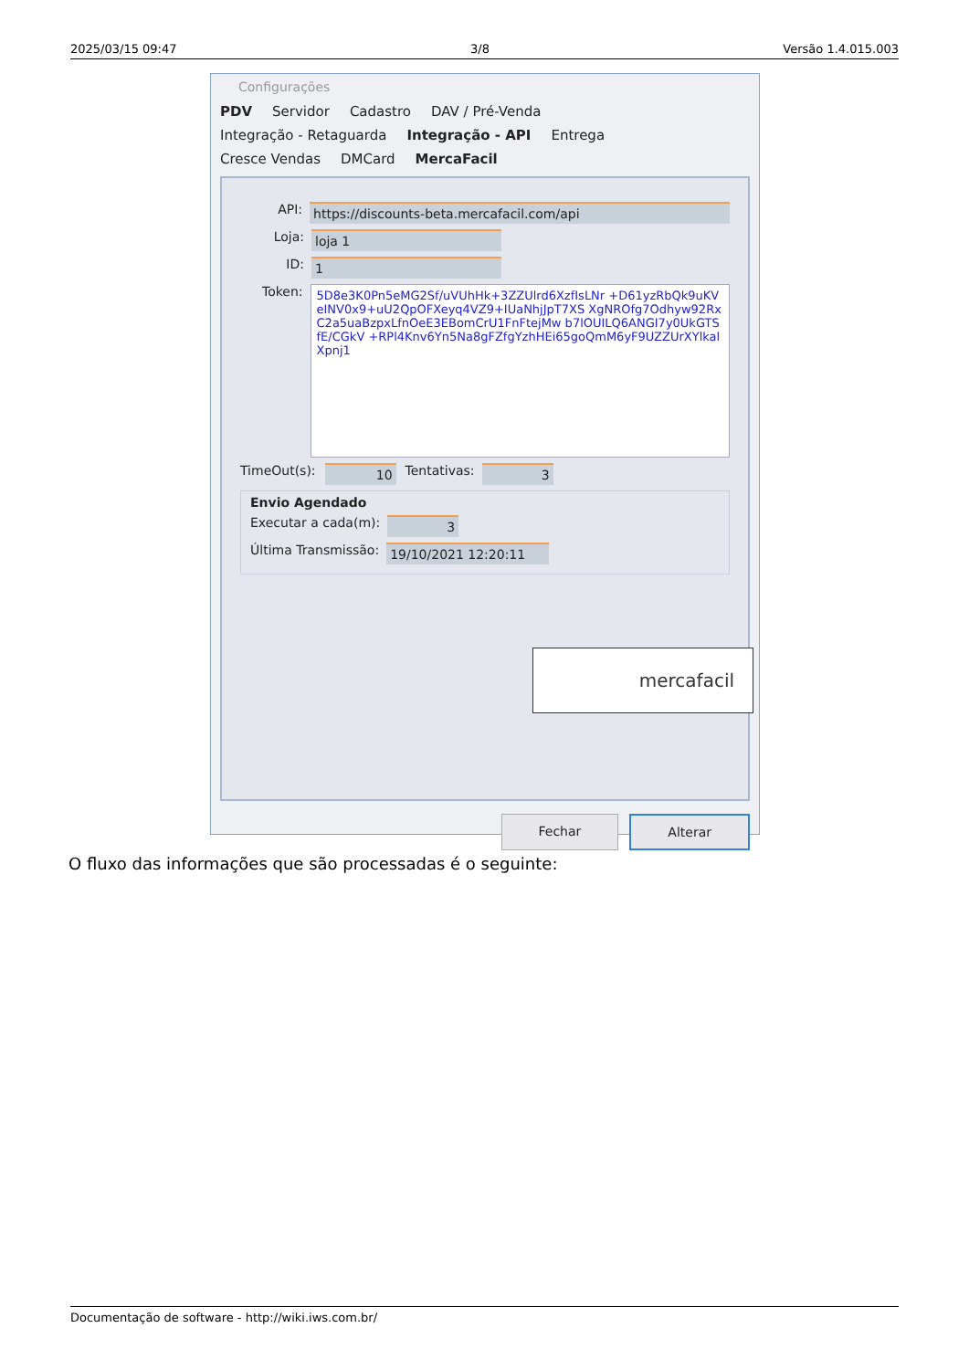2025/03/15 09:47 3/8 Versão 1.4.015.003
Configurações
PDV Servidor Cadastro DAV / Pré-Venda
Integração - Retaguarda Integração - API Entrega
Cresce Vendas DMCard MercaFacil
API: https://discounts-beta.mercafacil.com/api
Loja: loja 1
ID: 1
Token:
5D8e3K0Pn5eMG2Sf/uVUhHk+3ZZUlrd6XzfIsLNr +D61yzRbQk9uKVeINV0x9+uU2QpOFXeyq4VZ9+IUaNhjJpT7XS XgNROfg7Odhyw92RxC2a5uaBzpxLfnOeE3EBomCrU1FnFtejMw b7lOUILQ6ANGI7y0UkGTSfE/CGkV +RPl4Knv6Yn5Na8gFZfgYzhHEi65goQmM6yF9UZZUrXYlkalXpnj1
TimeOut(s): 10 Tentativas: 3
Envio Agendado
Executar a cada(m): 3
Última Transmissão: 19/10/2021 12:20:11
mercafacil
Fechar Alterar
O fluxo das informações que são processadas é o seguinte:
Documentação de software - http://wiki.iws.com.br/